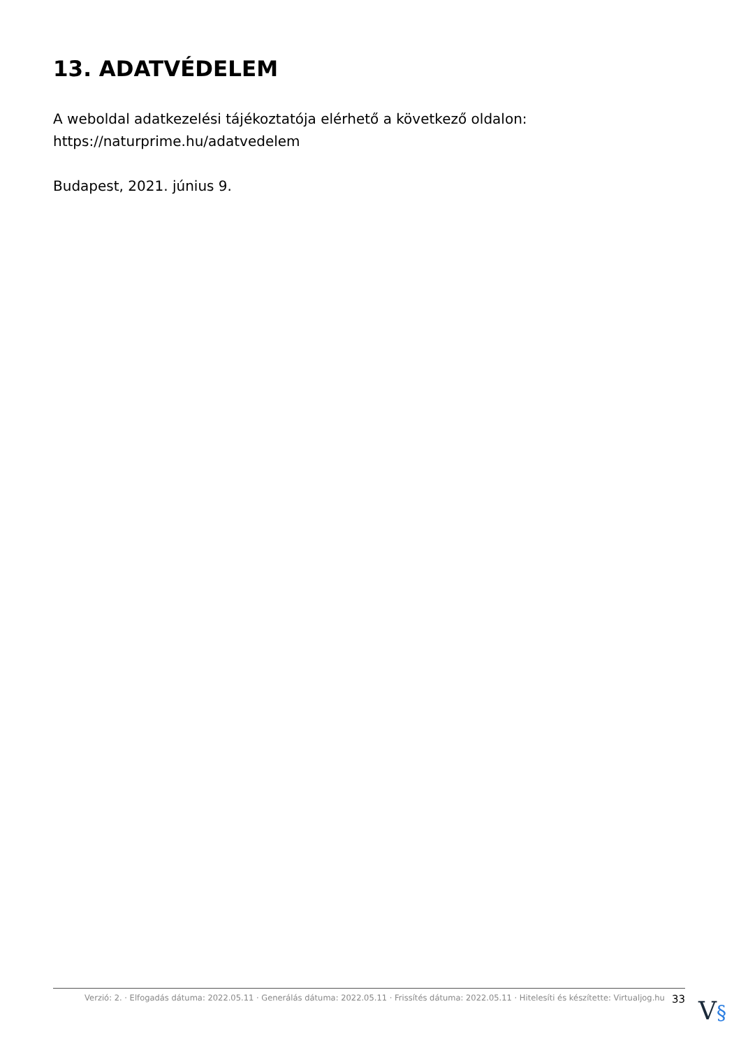13. ADATVÉDELEM
A weboldal adatkezelési tájékoztatója elérhető a következő oldalon:
https://naturprime.hu/adatvedelem
Budapest, 2021. június 9.
Verzió: 2. · Elfogadás dátuma: 2022.05.11 · Generálás dátuma: 2022.05.11 · Frissítés dátuma: 2022.05.11 · Hitelesíti és készítette: Virtualjog.hu 33
V§